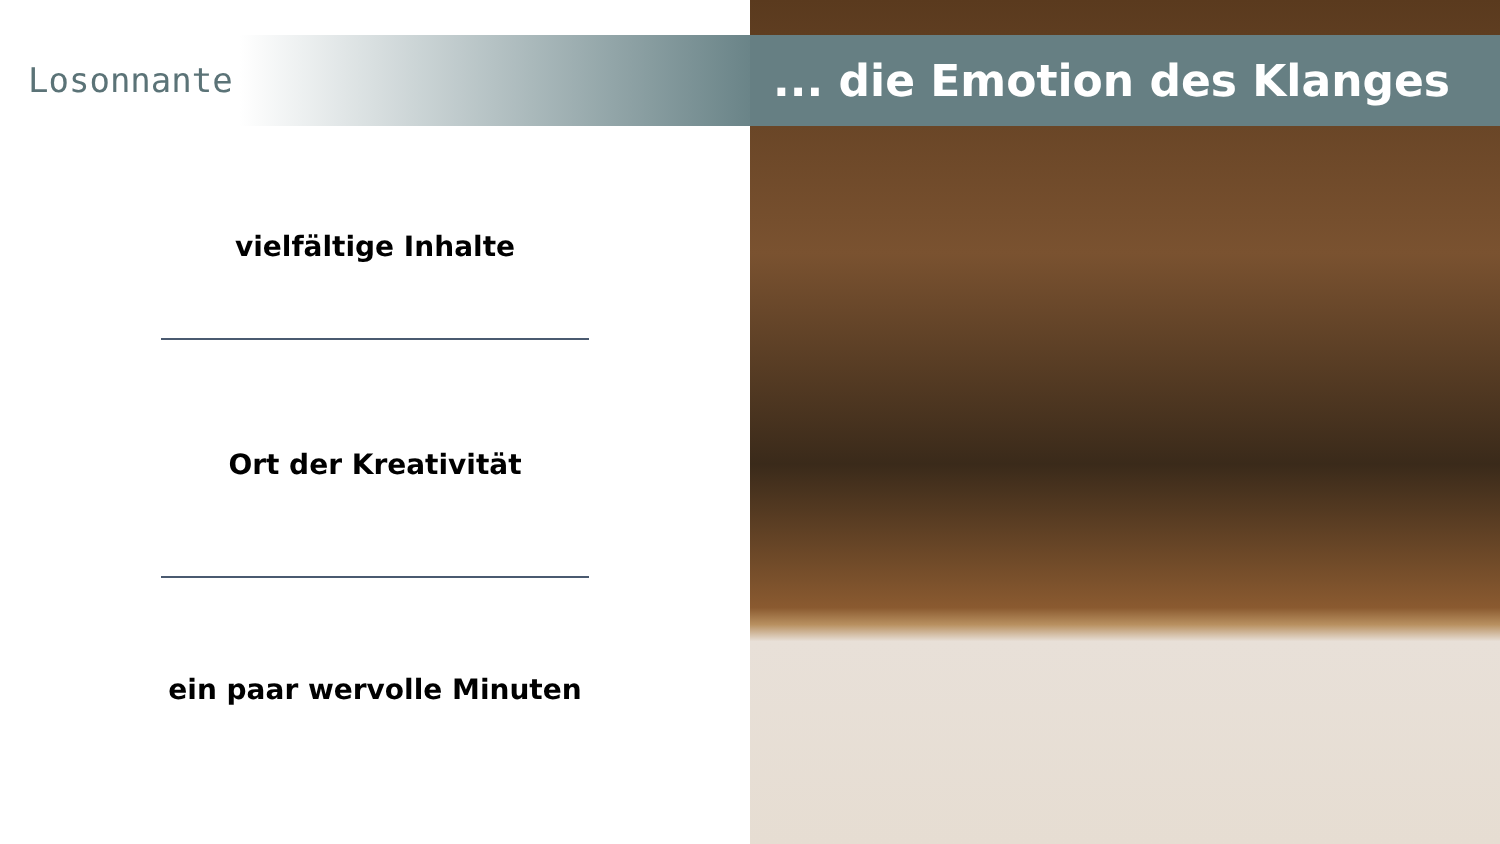Losonnante
... die Emotion des Klanges
vielfältige Inhalte
Ort der Kreativität
ein paar wervolle Minuten